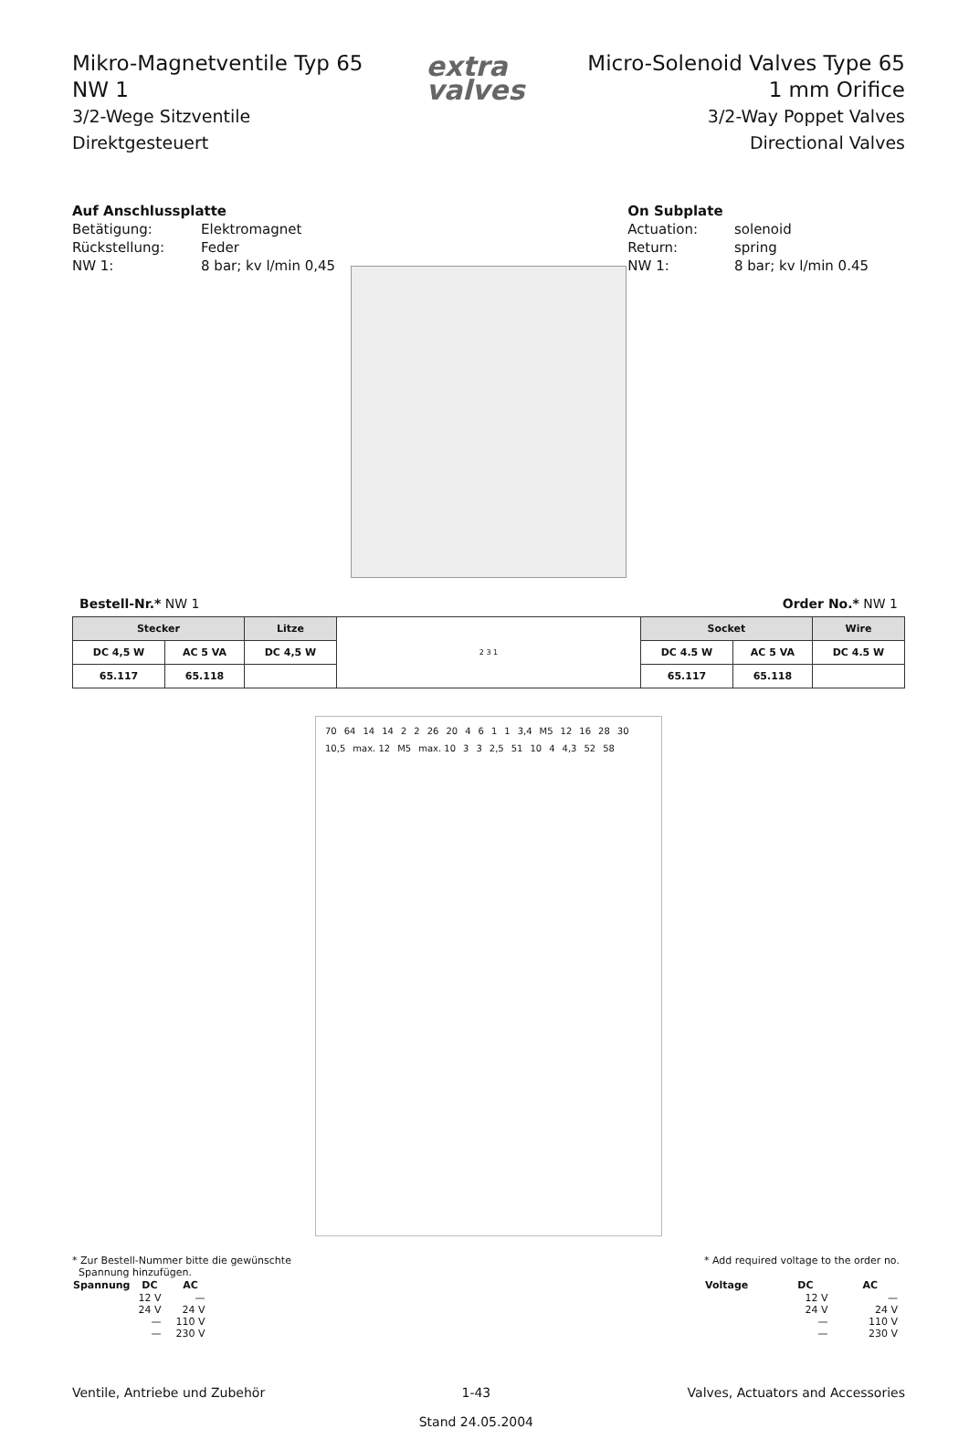Mikro-Magnetventile Typ 65
NW 1
3/2-Wege Sitzventile
Direktgesteuert
extra
valves
Micro-Solenoid Valves Type 65
1 mm Orifice
3/2-Way Poppet Valves
Directional Valves
Auf Anschlussplatte
| Betätigung: | Elektromagnet |
| Rückstellung: | Feder |
| NW 1: | 8 bar; kv l/min 0,45 |
On Subplate
| Actuation: | solenoid |
| Return: | spring |
| NW 1: | 8 bar; kv l/min 0.45 |
Bestell-Nr.* NW 1 Order No.* NW 1
| Stecker | | Litze | 2 3 1 | Socket | | Wire |
| --- | --- | --- | --- | --- | --- | --- |
| DC 4,5 W | AC 5 VA | DC 4,5 W | | DC 4.5 W | AC 5 VA | DC 4.5 W |
| 65.117 | 65.118 | | | 65.117 | 65.118 | |
70 64 14 14 2 2 26 20 4 6 1 1 3,4 M5 12 16 28 30 10,5 max. 12 M5 max. 10 3 3 2,5 51 10 4 4,3 52 58
* Zur Bestell-Nummer bitte die gewünschte
Spannung hinzufügen.
| Spannung | DC | AC |
| --- | --- | --- |
| | 12 V | — |
| | 24 V | 24 V |
| | — | 110 V |
| | — | 230 V |
* Add required voltage to the order no.
| Voltage | DC | AC |
| --- | --- | --- |
| | 12 V | — |
| | 24 V | 24 V |
| | — | 110 V |
| | — | 230 V |
Ventile, Antriebe und Zubehör 1-43
Stand 24.05.2004 Valves, Actuators and Accessories